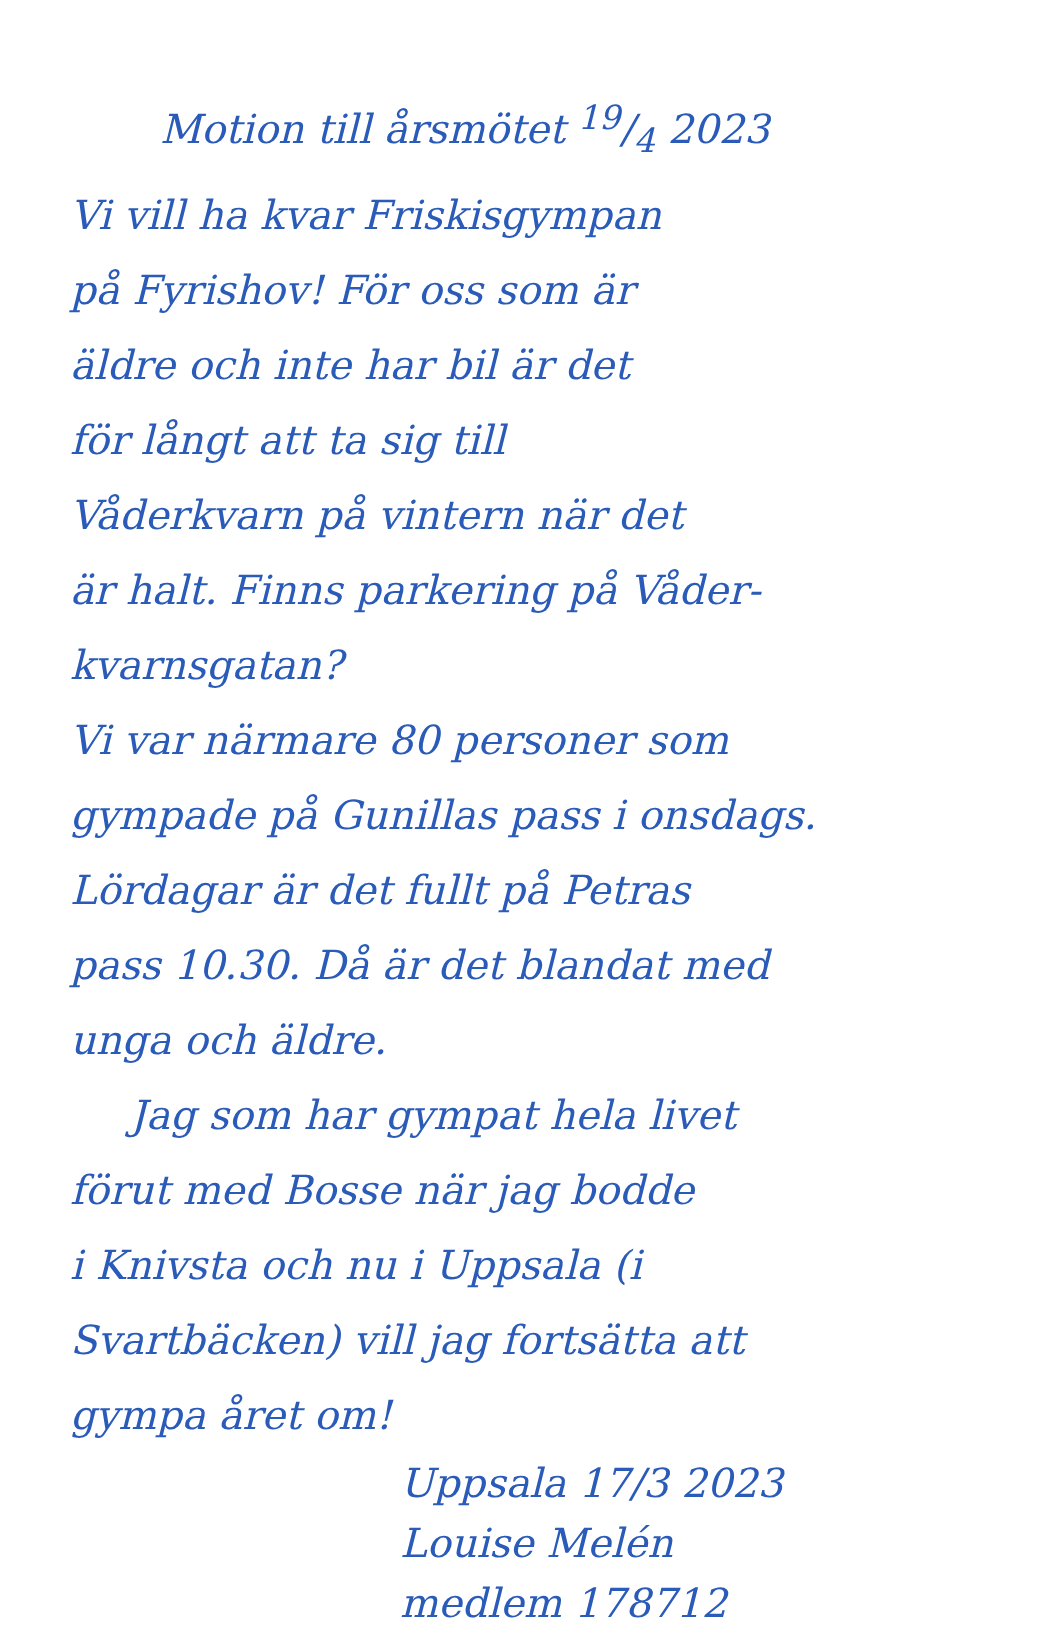Motion till årsmötet 19/4 2023
Vi vill ha kvar Friskisgympan
på Fyrishov! För oss som är
äldre och inte har bil är det
för långt att ta sig till
Våderkvarn på vintern när det
är halt. Finns parkering på Våder-
kvarnsgatan?
Vi var närmare 80 personer som
gympade på Gunillas pass i onsdags.
Lördagar är det fullt på Petras
pass 10.30. Då är det blandat med
unga och äldre.
Jag som har gympat hela livet
förut med Bosse när jag bodde
i Knivsta och nu i Uppsala (i
Svartbäcken) vill jag fortsätta att
gympa året om!
Uppsala 17/3 2023
Louise Melén
medlem 178712